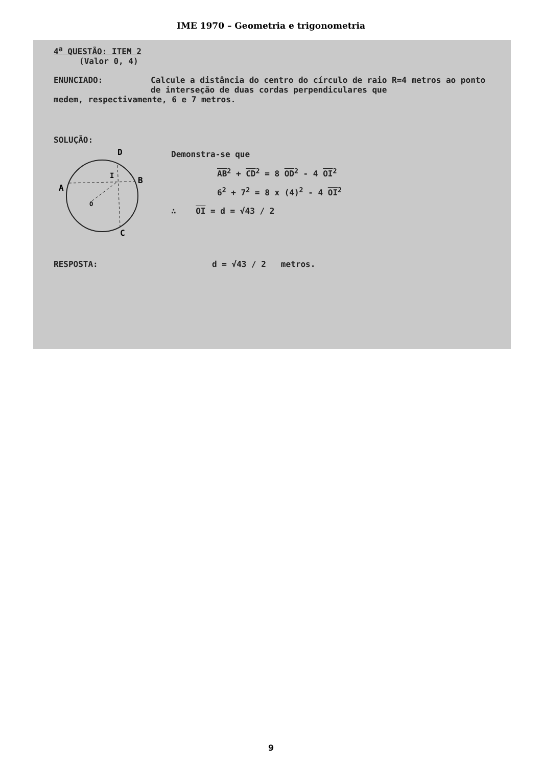IME 1970 – Geometria e trigonometria
4<sup>a</sup> QUESTÃO: ITEM 2
(Valor 0, 4)
ENUNCIADO: Calcule a distância do centro do círculo de raio R=4 metros ao ponto de interseção de duas cordas perpendiculares que
medem, respectivamente, 6 e 7 metros.
SOLUÇÃO:
D
A
B
I
O
C
Demonstra-se que
AB<sup>2</sup> + CD<sup>2</sup> = 8 OD<sup>2</sup> - 4 OI<sup>2</sup>
6<sup>2</sup> + 7<sup>2</sup> = 8 x (4)<sup>2</sup> - 4 OI<sup>2</sup>
∴ OI = d = √43 / 2
RESPOSTA: d = √43 / 2 metros.
9